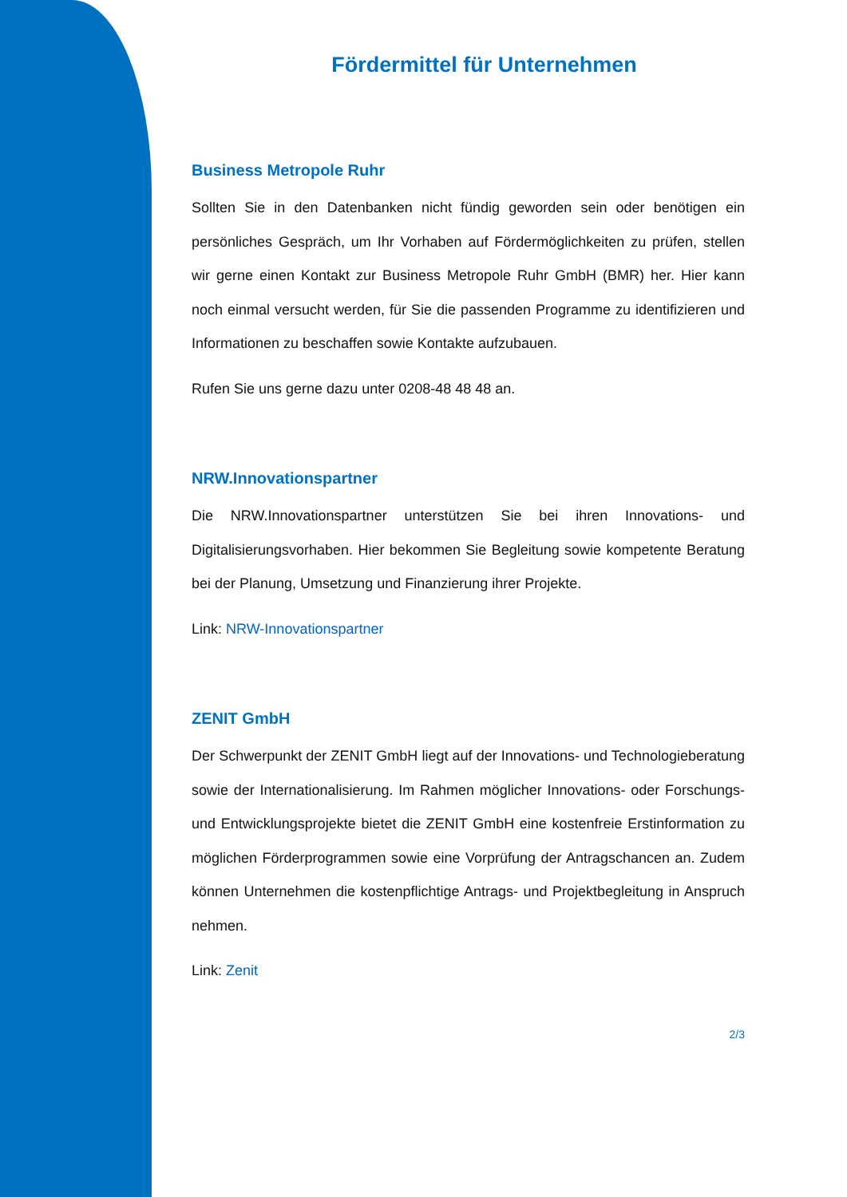Fördermittel für Unternehmen
Business Metropole Ruhr
Sollten Sie in den Datenbanken nicht fündig geworden sein oder benötigen ein persönliches Gespräch, um Ihr Vorhaben auf Fördermöglichkeiten zu prüfen, stellen wir gerne einen Kontakt zur Business Metropole Ruhr GmbH (BMR) her. Hier kann noch einmal versucht werden, für Sie die passenden Programme zu identifizieren und Informationen zu beschaffen sowie Kontakte aufzubauen.
Rufen Sie uns gerne dazu unter 0208-48 48 48 an.
NRW.Innovationspartner
Die NRW.Innovationspartner unterstützen Sie bei ihren Innovations- und Digitalisierungsvorhaben. Hier bekommen Sie Begleitung sowie kompetente Beratung bei der Planung, Umsetzung und Finanzierung ihrer Projekte.
Link: NRW-Innovationspartner
ZENIT GmbH
Der Schwerpunkt der ZENIT GmbH liegt auf der Innovations- und Technologieberatung sowie der Internationalisierung. Im Rahmen möglicher Innovations- oder Forschungs- und Entwicklungsprojekte bietet die ZENIT GmbH eine kostenfreie Erstinformation zu möglichen Förderprogrammen sowie eine Vorprüfung der Antragschancen an. Zudem können Unternehmen die kostenpflichtige Antrags- und Projektbegleitung in Anspruch nehmen.
Link: Zenit
2/3